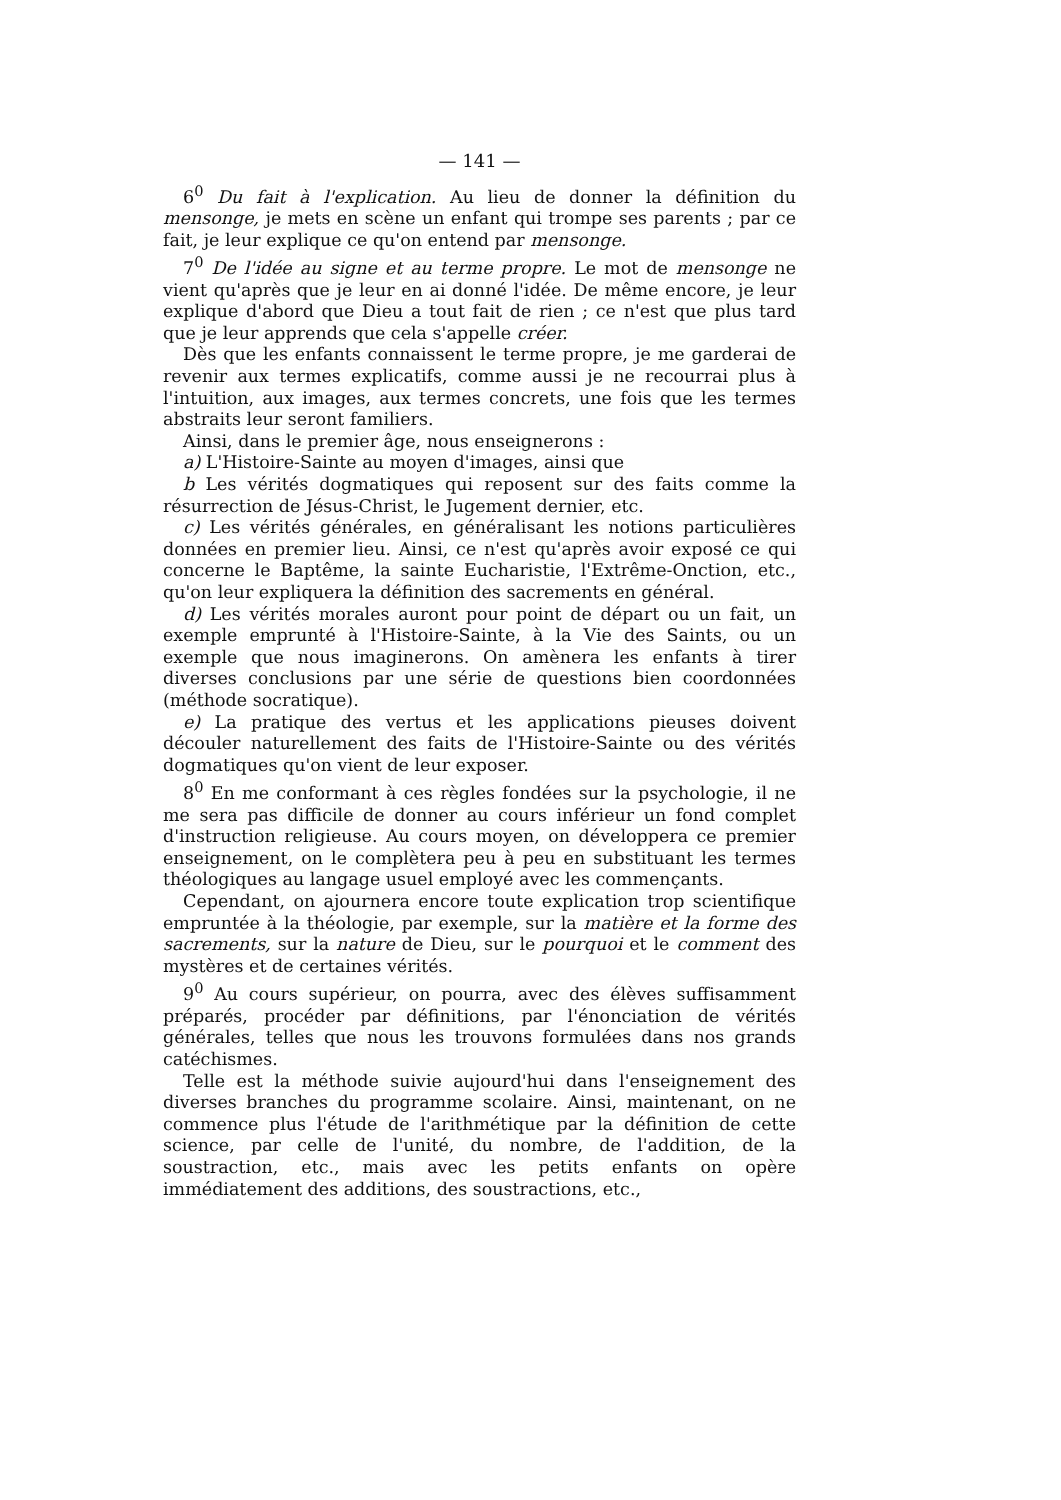— 141 —
6<sup>0</sup> Du fait à l'explication. Au lieu de donner la définition du mensonge, je mets en scène un enfant qui trompe ses parents ; par ce fait, je leur explique ce qu'on entend par mensonge.
7<sup>0</sup> De l'idée au signe et au terme propre. Le mot de mensonge ne vient qu'après que je leur en ai donné l'idée. De même encore, je leur explique d'abord que Dieu a tout fait de rien ; ce n'est que plus tard que je leur apprends que cela s'appelle créer.
Dès que les enfants connaissent le terme propre, je me garderai de revenir aux termes explicatifs, comme aussi je ne recourrai plus à l'intuition, aux images, aux termes concrets, une fois que les termes abstraits leur seront familiers.
Ainsi, dans le premier âge, nous enseignerons :
a) L'Histoire-Sainte au moyen d'images, ainsi que
b Les vérités dogmatiques qui reposent sur des faits comme la résurrection de Jésus-Christ, le Jugement dernier, etc.
c) Les vérités générales, en généralisant les notions particulières données en premier lieu. Ainsi, ce n'est qu'après avoir exposé ce qui concerne le Baptême, la sainte Eucharistie, l'Extrême-Onction, etc., qu'on leur expliquera la définition des sacrements en général.
d) Les vérités morales auront pour point de départ ou un fait, un exemple emprunté à l'Histoire-Sainte, à la Vie des Saints, ou un exemple que nous imaginerons. On amènera les enfants à tirer diverses conclusions par une série de questions bien coordonnées (méthode socratique).
e) La pratique des vertus et les applications pieuses doivent découler naturellement des faits de l'Histoire-Sainte ou des vérités dogmatiques qu'on vient de leur exposer.
8<sup>0</sup> En me conformant à ces règles fondées sur la psychologie, il ne me sera pas difficile de donner au cours inférieur un fond complet d'instruction religieuse. Au cours moyen, on développera ce premier enseignement, on le complètera peu à peu en substituant les termes théologiques au langage usuel employé avec les commençants.
Cependant, on ajournera encore toute explication trop scientifique empruntée à la théologie, par exemple, sur la matière et la forme des sacrements, sur la nature de Dieu, sur le pourquoi et le comment des mystères et de certaines vérités.
9<sup>0</sup> Au cours supérieur, on pourra, avec des élèves suffisamment préparés, procéder par définitions, par l'énonciation de vérités générales, telles que nous les trouvons formulées dans nos grands catéchismes.
Telle est la méthode suivie aujourd'hui dans l'enseignement des diverses branches du programme scolaire. Ainsi, maintenant, on ne commence plus l'étude de l'arithmétique par la définition de cette science, par celle de l'unité, du nombre, de l'addition, de la soustraction, etc., mais avec les petits enfants on opère immédiatement des additions, des soustractions, etc.,